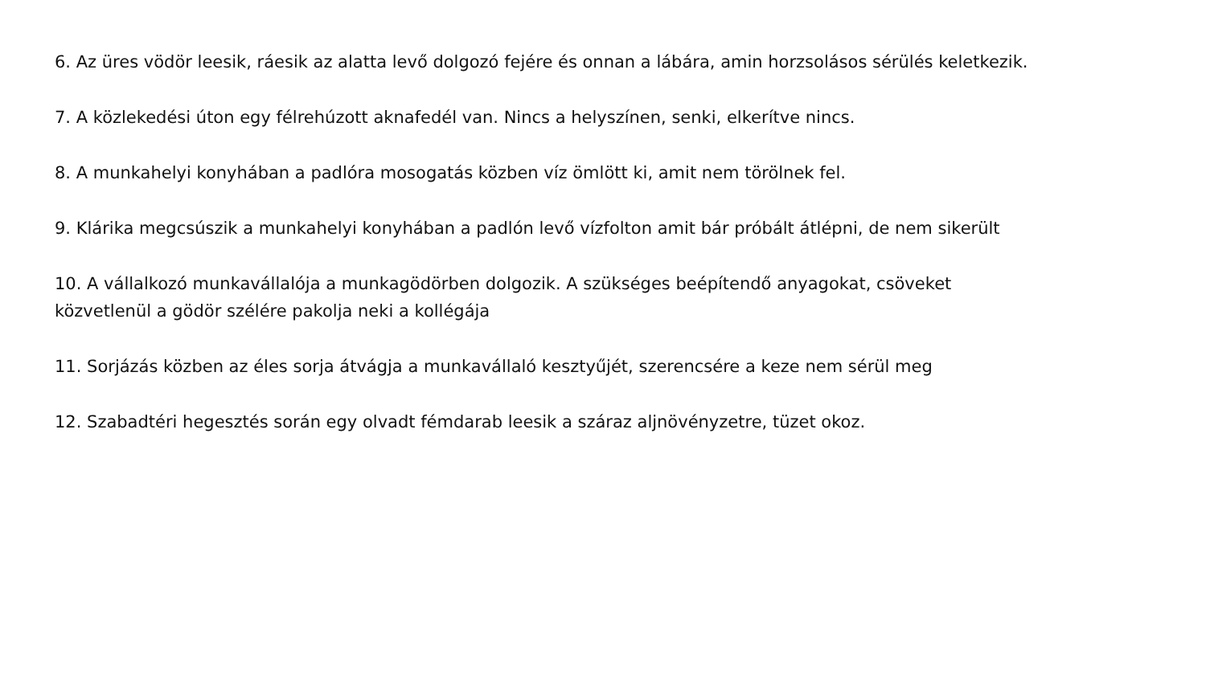6. Az üres vödör leesik, ráesik az alatta levő dolgozó fejére és onnan a lábára, amin horzsolásos sérülés keletkezik.
7. A közlekedési úton egy félrehúzott aknafedél van. Nincs a helyszínen, senki, elkerítve nincs.
8. A munkahelyi konyhában a padlóra mosogatás közben víz ömlött ki, amit nem törölnek fel.
9. Klárika megcsúszik a munkahelyi konyhában a padlón levő vízfolton amit bár próbált átlépni, de nem sikerült
10. A vállalkozó munkavállalója a munkagödörben dolgozik. A szükséges beépítendő anyagokat, csöveket
közvetlenül a gödör szélére pakolja neki a kollégája
11. Sorjázás közben az éles sorja átvágja a munkavállaló kesztyűjét, szerencsére a keze nem sérül meg
12. Szabadtéri hegesztés során egy olvadt fémdarab leesik a száraz aljnövényzetre, tüzet okoz.